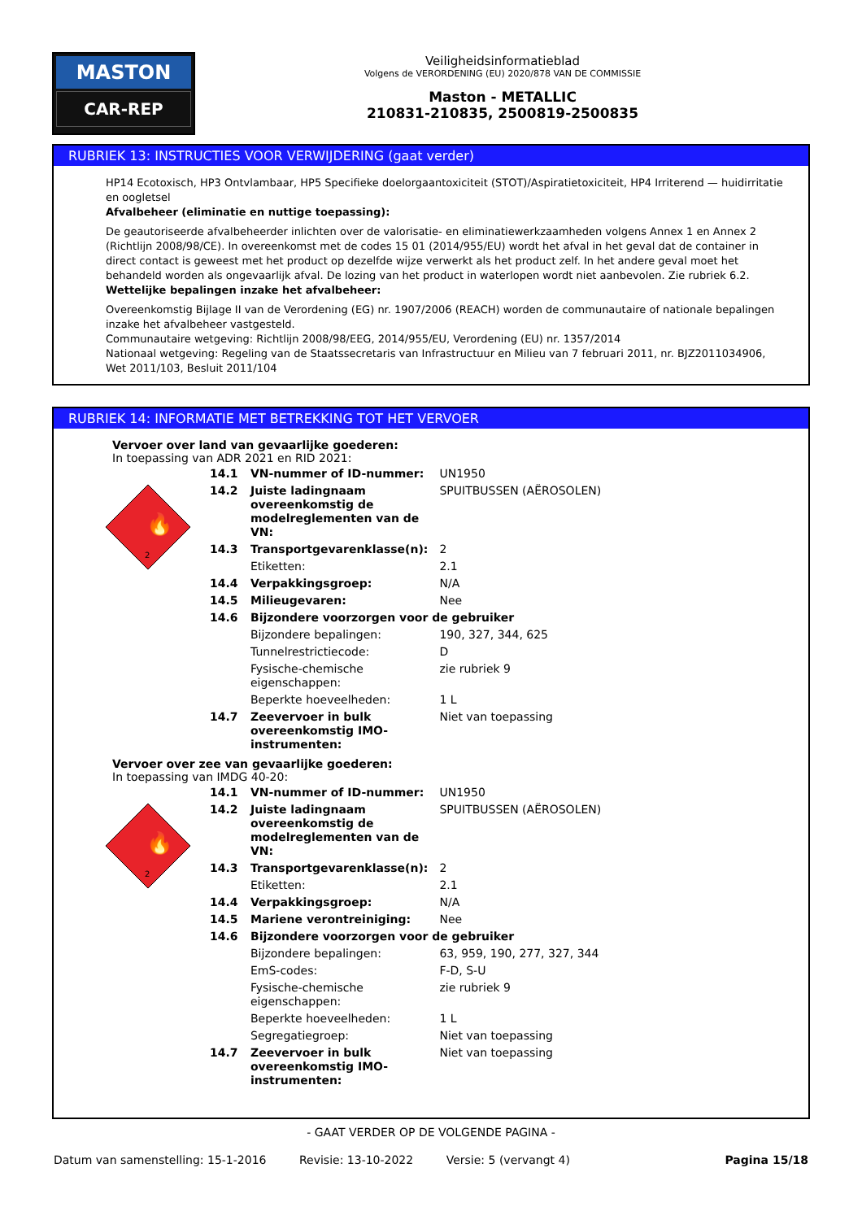MASTON
CAR-REP
Veiligheidsinformatieblad
Volgens de VERORDENING (EU) 2020/878 VAN DE COMMISSIE
Maston - METALLIC
210831-210835, 2500819-2500835
RUBRIEK 13: INSTRUCTIES VOOR VERWIJDERING (gaat verder)
HP14 Ecotoxisch, HP3 Ontvlambaar, HP5 Specifieke doelorgaantoxiciteit (STOT)/Aspiratietoxiciteit, HP4 Irriterend — huidirritatie en oogletsel
Afvalbeheer (eliminatie en nuttige toepassing):
De geautoriseerde afvalbeheerder inlichten over de valorisatie- en eliminatiewerkzaamheden volgens Annex 1 en Annex 2 (Richtlijn 2008/98/CE). In overeenkomst met de codes 15 01 (2014/955/EU) wordt het afval in het geval dat de container in direct contact is geweest met het product op dezelfde wijze verwerkt als het product zelf. In het andere geval moet het behandeld worden als ongevaarlijk afval. De lozing van het product in waterlopen wordt niet aanbevolen. Zie rubriek 6.2.
Wettelijke bepalingen inzake het afvalbeheer:
Overeenkomstig Bijlage II van de Verordening (EG) nr. 1907/2006 (REACH) worden de communautaire of nationale bepalingen inzake het afvalbeheer vastgesteld.
Communautaire wetgeving: Richtlijn 2008/98/EEG, 2014/955/EU, Verordening (EU) nr. 1357/2014
Nationaal wetgeving: Regeling van de Staatssecretaris van Infrastructuur en Milieu van 7 februari 2011, nr. BJZ2011034906, Wet 2011/103, Besluit 2011/104
RUBRIEK 14: INFORMATIE MET BETREKKING TOT HET VERVOER
Vervoer over land van gevaarlijke goederen:
In toepassing van ADR 2021 en RID 2021:
🔥
2
| 14.1 | VN-nummer of ID-nummer: | UN1950 |
| 14.2 | Juiste ladingnaam overeenkomstig de modelreglementen van de VN: | SPUITBUSSEN (AËROSOLEN) |
| 14.3 | Transportgevarenklasse(n): | 2 |
| | Etiketten: | 2.1 |
| 14.4 | Verpakkingsgroep: | N/A |
| 14.5 | Milieugevaren: | Nee |
| 14.6 | Bijzondere voorzorgen voor de gebruiker | |
| | Bijzondere bepalingen: | 190, 327, 344, 625 |
| | Tunnelrestrictiecode: | D |
| | Fysische-chemische eigenschappen: | zie rubriek 9 |
| | Beperkte hoeveelheden: | 1 L |
| 14.7 | Zeevervoer in bulk overeenkomstig IMO-instrumenten: | Niet van toepassing |
Vervoer over zee van gevaarlijke goederen:
In toepassing van IMDG 40-20:
🔥
2
| 14.1 | VN-nummer of ID-nummer: | UN1950 |
| 14.2 | Juiste ladingnaam overeenkomstig de modelreglementen van de VN: | SPUITBUSSEN (AËROSOLEN) |
| 14.3 | Transportgevarenklasse(n): | 2 |
| | Etiketten: | 2.1 |
| 14.4 | Verpakkingsgroep: | N/A |
| 14.5 | Mariene verontreiniging: | Nee |
| 14.6 | Bijzondere voorzorgen voor de gebruiker | |
| | Bijzondere bepalingen: | 63, 959, 190, 277, 327, 344 |
| | EmS-codes: | F-D, S-U |
| | Fysische-chemische eigenschappen: | zie rubriek 9 |
| | Beperkte hoeveelheden: | 1 L |
| | Segregatiegroep: | Niet van toepassing |
| 14.7 | Zeevervoer in bulk overeenkomstig IMO-instrumenten: | Niet van toepassing |
- GAAT VERDER OP DE VOLGENDE PAGINA -
Datum van samenstelling: 15-1-2016 Revisie: 13-10-2022 Versie: 5 (vervangt 4) Pagina 15/18